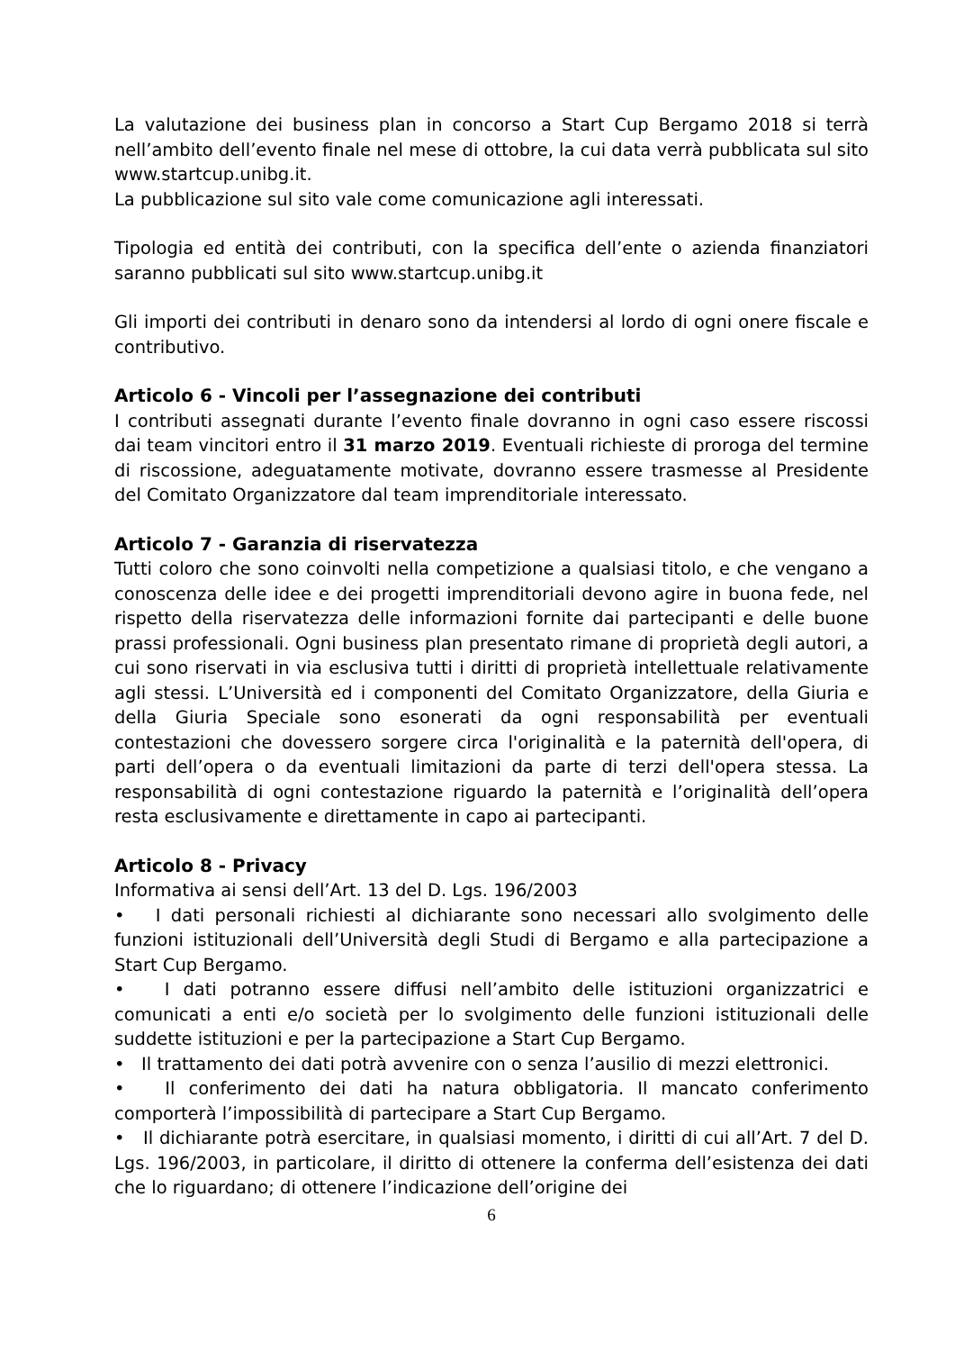La valutazione dei business plan in concorso a Start Cup Bergamo 2018 si terrà nell’ambito dell’evento finale nel mese di ottobre, la cui data verrà pubblicata sul sito www.startcup.unibg.it.
La pubblicazione sul sito vale come comunicazione agli interessati.
Tipologia ed entità dei contributi, con la specifica dell’ente o azienda finanziatori saranno pubblicati sul sito www.startcup.unibg.it
Gli importi dei contributi in denaro sono da intendersi al lordo di ogni onere fiscale e contributivo.
Articolo 6 - Vincoli per l’assegnazione dei contributi
I contributi assegnati durante l’evento finale dovranno in ogni caso essere riscossi dai team vincitori entro il 31 marzo 2019. Eventuali richieste di proroga del termine di riscossione, adeguatamente motivate, dovranno essere trasmesse al Presidente del Comitato Organizzatore dal team imprenditoriale interessato.
Articolo 7 - Garanzia di riservatezza
Tutti coloro che sono coinvolti nella competizione a qualsiasi titolo, e che vengano a conoscenza delle idee e dei progetti imprenditoriali devono agire in buona fede, nel rispetto della riservatezza delle informazioni fornite dai partecipanti e delle buone prassi professionali. Ogni business plan presentato rimane di proprietà degli autori, a cui sono riservati in via esclusiva tutti i diritti di proprietà intellettuale relativamente agli stessi. L’Università ed i componenti del Comitato Organizzatore, della Giuria e della Giuria Speciale sono esonerati da ogni responsabilità per eventuali contestazioni che dovessero sorgere circa l'originalità e la paternità dell'opera, di parti dell’opera o da eventuali limitazioni da parte di terzi dell'opera stessa. La responsabilità di ogni contestazione riguardo la paternità e l’originalità dell’opera resta esclusivamente e direttamente in capo ai partecipanti.
Articolo 8 - Privacy
Informativa ai sensi dell’Art. 13 del D. Lgs. 196/2003
• I dati personali richiesti al dichiarante sono necessari allo svolgimento delle funzioni istituzionali dell’Università degli Studi di Bergamo e alla partecipazione a Start Cup Bergamo.
• I dati potranno essere diffusi nell’ambito delle istituzioni organizzatrici e comunicati a enti e/o società per lo svolgimento delle funzioni istituzionali delle suddette istituzioni e per la partecipazione a Start Cup Bergamo.
• Il trattamento dei dati potrà avvenire con o senza l’ausilio di mezzi elettronici.
• Il conferimento dei dati ha natura obbligatoria. Il mancato conferimento comporterà l’impossibilità di partecipare a Start Cup Bergamo.
• Il dichiarante potrà esercitare, in qualsiasi momento, i diritti di cui all’Art. 7 del D. Lgs. 196/2003, in particolare, il diritto di ottenere la conferma dell’esistenza dei dati che lo riguardano; di ottenere l’indicazione dell’origine dei
6